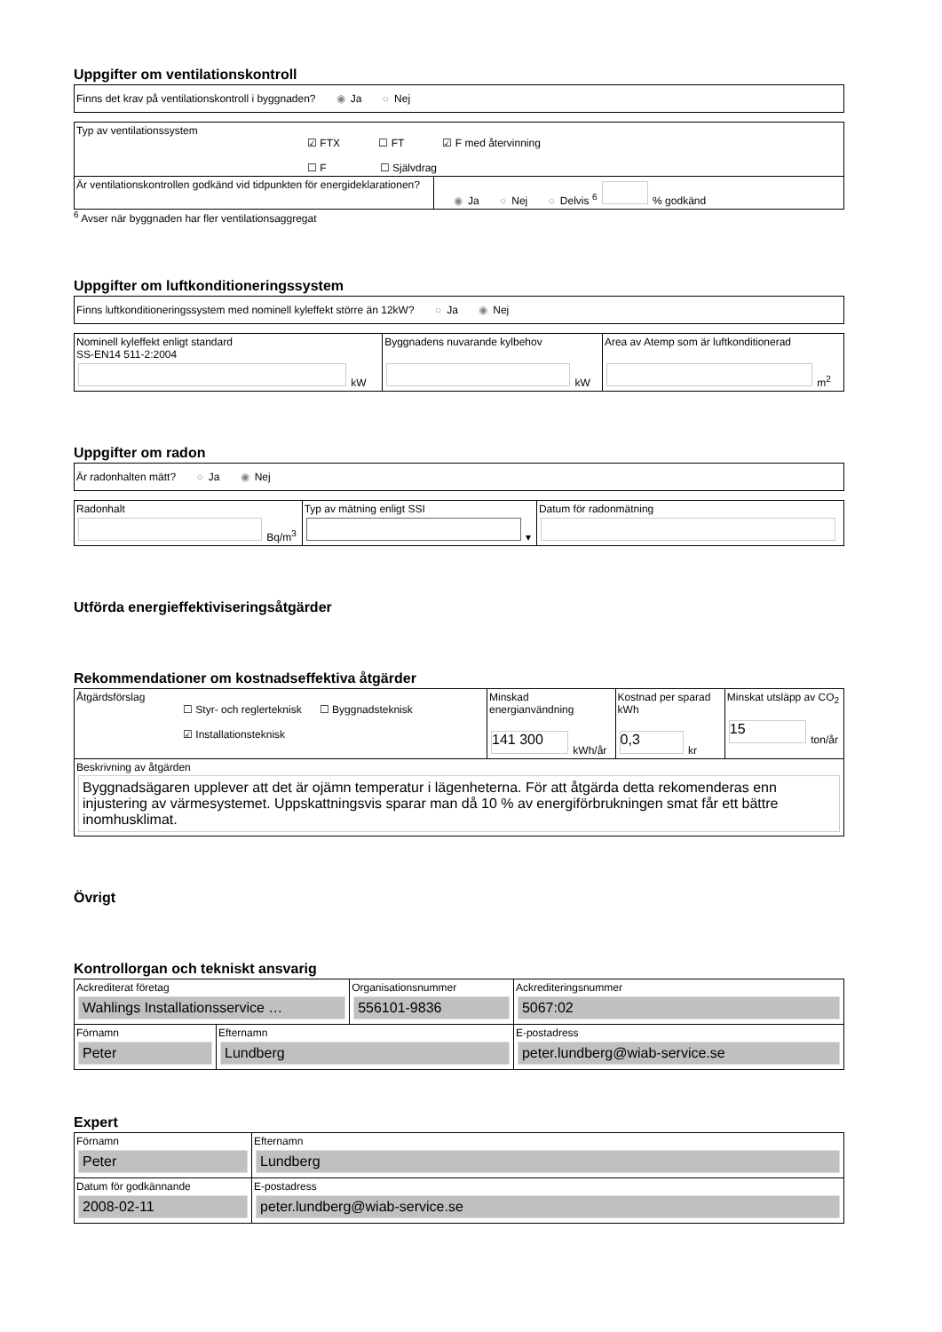Uppgifter om ventilationskontroll
| Finns det krav på ventilationskontroll i byggnaden? ◉ Ja ○ Nej |
| Typ av ventilationssystem ☑ FTX ☐ FT ☑ F med återvinning ☐ F ☐ Självdrag | |
| Är ventilationskontrollen godkänd vid tidpunkten för energideklarationen? | ◉ Ja ○ Nej ○ Delvis <sup>6</sup> % godkänd |
<sup>6</sup> Avser när byggnaden har fler ventilationsaggregat
Uppgifter om luftkonditioneringssystem
| Finns luftkonditioneringssystem med nominell kyleffekt större än 12kW? ○ Ja ◉ Nej |
| Nominell kyleffekt enligt standard SS-EN14 511-2:2004 kW | Byggnadens nuvarande kylbehov kW | Area av Atemp som är luftkonditionerad m<sup>2</sup> |
Uppgifter om radon
| Är radonhalten mätt? ○ Ja ◉ Nej |
| Radonhalt Bq/m<sup>3</sup> | Typ av mätning enligt SSI ▾ | Datum för radonmätning |
Utförda energieffektiviseringsåtgärder
Rekommendationer om kostnadseffektiva åtgärder
| Åtgärdsförslag ☐ Styr- och reglerteknisk ☐ Byggnadsteknisk ☑ Installationsteknisk | Minskad energianvändning 141 300 kWh/år | Kostnad per sparad kWh 0,3 kr | Minskat utsläpp av CO<sub>2</sub> 15 ton/år |
| Beskrivning av åtgärden Byggnadsägaren upplever att det är ojämn temperatur i lägenheterna. För att åtgärda detta rekomenderas enn injustering av värmesystemet. Uppskattningsvis sparar man då 10 % av energiförbrukningen smat får ett bättre inomhusklimat. | | | |
Övrigt
Kontrollorgan och tekniskt ansvarig
| Ackrediterat företag Wahlings Installationsservice … | | Organisationsnummer 556101-9836 | Ackrediteringsnummer 5067:02 |
| Förnamn Peter | Efternamn Lundberg | | E-postadress peter.lundberg@wiab-service.se |
Expert
| Förnamn Peter | Efternamn Lundberg |
| Datum för godkännande 2008-02-11 | E-postadress peter.lundberg@wiab-service.se |